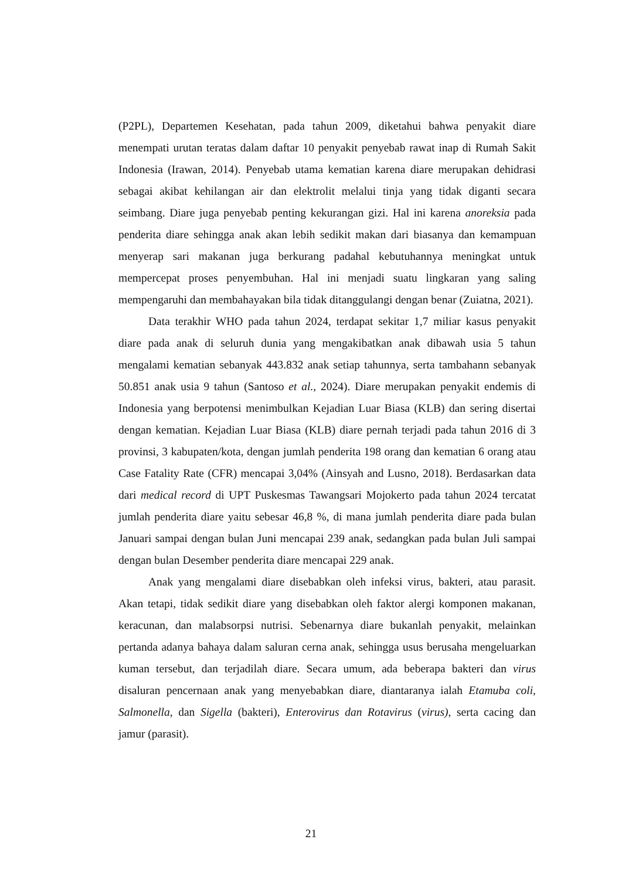(P2PL), Departemen Kesehatan, pada tahun 2009, diketahui bahwa penyakit diare menempati urutan teratas dalam daftar 10 penyakit penyebab rawat inap di Rumah Sakit Indonesia (Irawan, 2014). Penyebab utama kematian karena diare merupakan dehidrasi sebagai akibat kehilangan air dan elektrolit melalui tinja yang tidak diganti secara seimbang. Diare juga penyebab penting kekurangan gizi. Hal ini karena anoreksia pada penderita diare sehingga anak akan lebih sedikit makan dari biasanya dan kemampuan menyerap sari makanan juga berkurang padahal kebutuhannya meningkat untuk mempercepat proses penyembuhan. Hal ini menjadi suatu lingkaran yang saling mempengaruhi dan membahayakan bila tidak ditanggulangi dengan benar (Zuiatna, 2021).
Data terakhir WHO pada tahun 2024, terdapat sekitar 1,7 miliar kasus penyakit diare pada anak di seluruh dunia yang mengakibatkan anak dibawah usia 5 tahun mengalami kematian sebanyak 443.832 anak setiap tahunnya, serta tambahann sebanyak 50.851 anak usia 9 tahun (Santoso et al., 2024). Diare merupakan penyakit endemis di Indonesia yang berpotensi menimbulkan Kejadian Luar Biasa (KLB) dan sering disertai dengan kematian. Kejadian Luar Biasa (KLB) diare pernah terjadi pada tahun 2016 di 3 provinsi, 3 kabupaten/kota, dengan jumlah penderita 198 orang dan kematian 6 orang atau Case Fatality Rate (CFR) mencapai 3,04% (Ainsyah and Lusno, 2018). Berdasarkan data dari medical record di UPT Puskesmas Tawangsari Mojokerto pada tahun 2024 tercatat jumlah penderita diare yaitu sebesar 46,8 %, di mana jumlah penderita diare pada bulan Januari sampai dengan bulan Juni mencapai 239 anak, sedangkan pada bulan Juli sampai dengan bulan Desember penderita diare mencapai 229 anak.
Anak yang mengalami diare disebabkan oleh infeksi virus, bakteri, atau parasit. Akan tetapi, tidak sedikit diare yang disebabkan oleh faktor alergi komponen makanan, keracunan, dan malabsorpsi nutrisi. Sebenarnya diare bukanlah penyakit, melainkan pertanda adanya bahaya dalam saluran cerna anak, sehingga usus berusaha mengeluarkan kuman tersebut, dan terjadilah diare. Secara umum, ada beberapa bakteri dan virus disaluran pencernaan anak yang menyebabkan diare, diantaranya ialah Etamuba coli, Salmonella, dan Sigella (bakteri), Enterovirus dan Rotavirus (virus), serta cacing dan jamur (parasit).
21